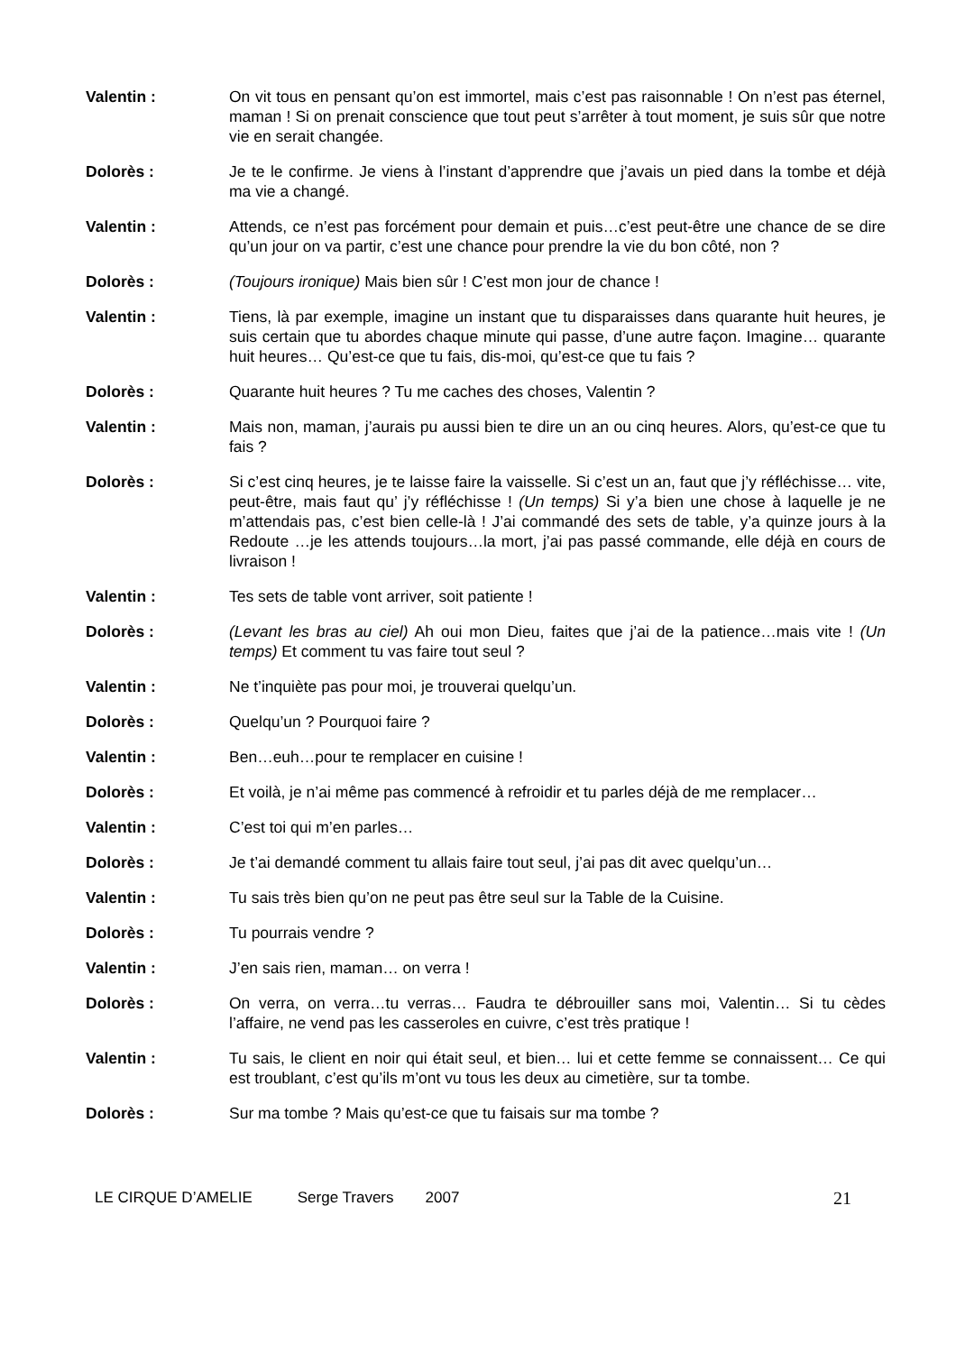Valentin : On vit tous en pensant qu’on est immortel, mais c’est pas raisonnable ! On n’est pas éternel, maman ! Si on prenait conscience que tout peut s’arrêter à tout moment, je suis sûr que notre vie en serait changée.
Dolorès : Je te le confirme. Je viens à l’instant d’apprendre que j’avais un pied dans la tombe et déjà ma vie a changé.
Valentin : Attends, ce n’est pas forcément pour demain et puis…c’est peut-être une chance de se dire qu’un jour on va partir, c’est une chance pour prendre la vie du bon côté, non ?
Dolorès : (Toujours ironique) Mais bien sûr ! C’est mon jour de chance !
Valentin : Tiens, là par exemple, imagine un instant que tu disparaisses dans quarante huit heures, je suis certain que tu abordes chaque minute qui passe, d’une autre façon. Imagine… quarante huit heures… Qu’est-ce que tu fais, dis-moi, qu’est-ce que tu fais ?
Dolorès : Quarante huit heures ? Tu me caches des choses, Valentin ?
Valentin : Mais non, maman, j’aurais pu aussi bien te dire un an ou cinq heures. Alors, qu’est-ce que tu fais ?
Dolorès : Si c’est cinq heures, je te laisse faire la vaisselle. Si c’est un an, faut que j’y réfléchisse… vite, peut-être, mais faut qu’ j’y réfléchisse ! (Un temps) Si y’a bien une chose à laquelle je ne m’attendais pas, c’est bien celle-là ! J’ai commandé des sets de table, y’a quinze jours à la Redoute …je les attends toujours…la mort, j’ai pas passé commande, elle déjà en cours de livraison !
Valentin : Tes sets de table vont arriver, soit patiente !
Dolorès : (Levant les bras au ciel) Ah oui mon Dieu, faites que j’ai de la patience…mais vite ! (Un temps) Et comment tu vas faire tout seul ?
Valentin : Ne t’inquiète pas pour moi, je trouverai quelqu’un.
Dolorès : Quelqu’un ? Pourquoi faire ?
Valentin : Ben…euh…pour te remplacer en cuisine !
Dolorès : Et voilà, je n’ai même pas commencé à refroidir et tu parles déjà de me remplacer…
Valentin : C’est toi qui m’en parles…
Dolorès : Je t’ai demandé comment tu allais faire tout seul, j’ai pas dit avec quelqu’un…
Valentin : Tu sais très bien qu’on ne peut pas être seul sur la Table de la Cuisine.
Dolorès : Tu pourrais vendre ?
Valentin : J’en sais rien, maman… on verra !
Dolorès : On verra, on verra…tu verras… Faudra te débrouiller sans moi, Valentin… Si tu cèdes l’affaire, ne vend pas les casseroles en cuivre, c’est très pratique !
Valentin : Tu sais, le client en noir qui était seul, et bien… lui et cette femme se connaissent… Ce qui est troublant, c’est qu’ils m’ont vu tous les deux au cimetière, sur ta tombe.
Dolorès : Sur ma tombe ? Mais qu’est-ce que tu faisais sur ma tombe ?
LE CIRQUE D’AMELIE Serge Travers 2007 21